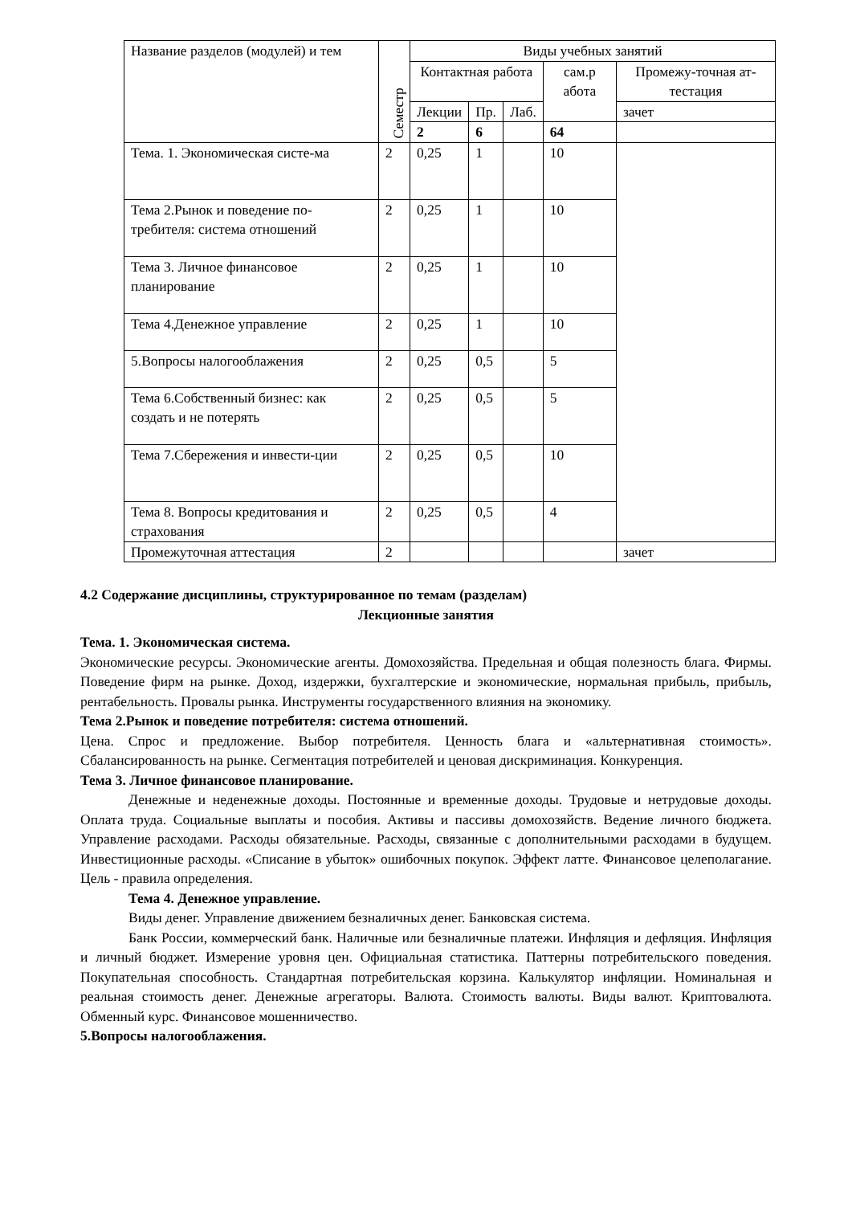| Название разделов (модулей) и тем | Семестр | Виды учебных занятий | | | | |
| --- | --- | --- | --- | --- | --- | --- |
| | | Контактная работа | | | сам.р абота | Промежу-точная ат-тестация |
| | | Лекции | Пр. | Лаб. | | зачет |
| | | 2 | 6 | | 64 | |
| Тема. 1. Экономическая систе-ма | 2 | 0,25 | 1 | | 10 | |
| Тема 2.Рынок и поведение по-требителя: система отношений | 2 | 0,25 | 1 | | 10 | |
| Тема 3. Личное финансовое планирование | 2 | 0,25 | 1 | | 10 | |
| Тема 4.Денежное управление | 2 | 0,25 | 1 | | 10 | |
| 5.Вопросы налогооблажения | 2 | 0,25 | 0,5 | | 5 | |
| Тема 6.Собственный бизнес: как создать и не потерять | 2 | 0,25 | 0,5 | | 5 | |
| Тема 7.Сбережения и инвести-ции | 2 | 0,25 | 0,5 | | 10 | |
| Тема 8. Вопросы кредитования и страхования | 2 | 0,25 | 0,5 | | 4 | |
| Промежуточная аттестация | 2 | | | | | зачет |
4.2 Содержание дисциплины, структурированное по темам (разделам)
Лекционные занятия
Тема. 1. Экономическая система.
Экономические ресурсы. Экономические агенты. Домохозяйства. Предельная и общая полезность блага. Фирмы. Поведение фирм на рынке. Доход, издержки, бухгалтерские и экономические, нормальная прибыль, прибыль, рентабельность. Провалы рынка. Инструменты государственного влияния на экономику.
Тема 2.Рынок и поведение потребителя: система отношений.
Цена. Спрос и предложение. Выбор потребителя. Ценность блага и «альтернативная стоимость». Сбалансированность на рынке. Сегментация потребителей и ценовая дискриминация. Конкуренция.
Тема 3. Личное финансовое планирование.
Денежные и неденежные доходы. Постоянные и временные доходы. Трудовые и нетрудовые доходы. Оплата труда. Социальные выплаты и пособия. Активы и пассивы домохозяйств. Ведение личного бюджета. Управление расходами. Расходы обязательные. Расходы, связанные с дополнительными расходами в будущем. Инвестиционные расходы. «Списание в убыток» ошибочных покупок. Эффект латте. Финансовое целеполагание. Цель - правила определения.
Тема 4. Денежное управление.
Виды денег. Управление движением безналичных денег. Банковская система.
Банк России, коммерческий банк. Наличные или безналичные платежи. Инфляция и дефляция. Инфляция и личный бюджет. Измерение уровня цен. Официальная статистика. Паттерны потребительского поведения. Покупательная способность. Стандартная потребительская корзина. Калькулятор инфляции. Номинальная и реальная стоимость денег. Денежные агрегаторы. Валюта. Стоимость валюты. Виды валют. Криптовалюта. Обменный курс. Финансовое мошенничество.
5.Вопросы налогооблажения.